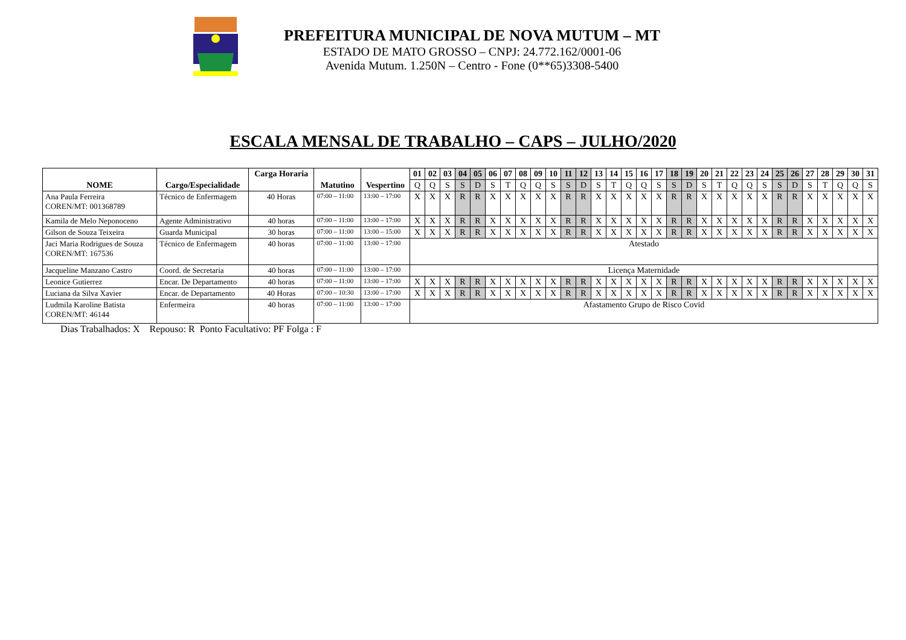PREFEITURA MUNICIPAL DE NOVA MUTUM – MT
ESTADO DE MATO GROSSO – CNPJ: 24.772.162/0001-06
Avenida Mutum. 1.250N – Centro - Fone (0**65)3308-5400
ESCALA MENSAL DE TRABALHO – CAPS – JULHO/2020
| NOME | Cargo/Especialidade | Carga Horaria | Matutino | Vespertino | 01 | 02 | 03 | 04 | 05 | 06 | 07 | 08 | 09 | 10 | 11 | 12 | 13 | 14 | 15 | 16 | 17 | 18 | 19 | 20 | 21 | 22 | 23 | 24 | 25 | 26 | 27 | 28 | 29 | 30 | 31 |
| --- | --- | --- | --- | --- | --- | --- | --- | --- | --- | --- | --- | --- | --- | --- | --- | --- | --- | --- | --- | --- | --- | --- | --- | --- | --- | --- | --- | --- | --- | --- | --- | --- | --- | --- | --- |
| | | | | | Q | Q | S | S | D | S | T | Q | Q | S | S | D | S | T | Q | Q | S | S | D | S | T | Q | Q | S | S | D | S | T | Q | Q | S |
| Ana Paula Ferreira COREN/MT: 001368789 | Técnico de Enfermagem | 40 Horas | 07:00 – 11:00 | 13:00 – 17:00 | X | X | X | R | R | X | X | X | X | X | R | R | X | X | X | X | X | R | R | X | X | X | X | X | R | R | X | X | X | X | X |
| Kamila de Melo Neponoceno | Agente Administrativo | 40 horas | 07:00 – 11:00 | 13:00 – 17:00 | X | X | X | R | R | X | X | X | X | X | R | R | X | X | X | X | X | R | R | X | X | X | X | X | R | R | X | X | X | X | X |
| Gilson de Souza Teixeira | Guarda Municipal | 30 horas | 07:00 – 11:00 | 13:00 – 15:00 | X | X | X | R | R | X | X | X | X | X | R | R | X | X | X | X | X | R | R | X | X | X | X | X | R | R | X | X | X | X | X |
| Jaci Maria Rodrigues de Souza COREN/MT: 167536 | Técnico de Enfermagem | 40 horas | 07:00 – 11:00 | 13:00 – 17:00 | Atestado | | | | | | | | | | | | | | | | | | | | | | | | | | | | | | |
| Jacqueline Manzano Castro | Coord. de Secretaria | 40 horas | 07:00 – 11:00 | 13:00 – 17:00 | Licença Maternidade | | | | | | | | | | | | | | | | | | | | | | | | | | | | | | |
| Leonice Gutierrez | Encar. De Departamento | 40 horas | 07:00 – 11:00 | 13:00 – 17:00 | X | X | X | R | R | X | X | X | X | X | R | R | X | X | X | X | X | R | R | X | X | X | X | X | R | R | X | X | X | X | X |
| Luciana da Silva Xavier | Encar. de Departamento | 40 Horas | 07:00 – 10:30 | 13:00 – 17:00 | X | X | X | R | R | X | X | X | X | X | R | R | X | X | X | X | X | R | R | X | X | X | X | X | R | R | X | X | X | X | X |
| Ludmila Karoline Batista COREN/MT: 46144 | Enfermeira | 40 horas | 07:00 – 11:00 | 13:00 – 17:00 | Afastamento Grupo de Risco Covid | | | | | | | | | | | | | | | | | | | | | | | | | | | | | | |
Dias Trabalhados: X Repouso: R Ponto Facultativo: PF Folga : F